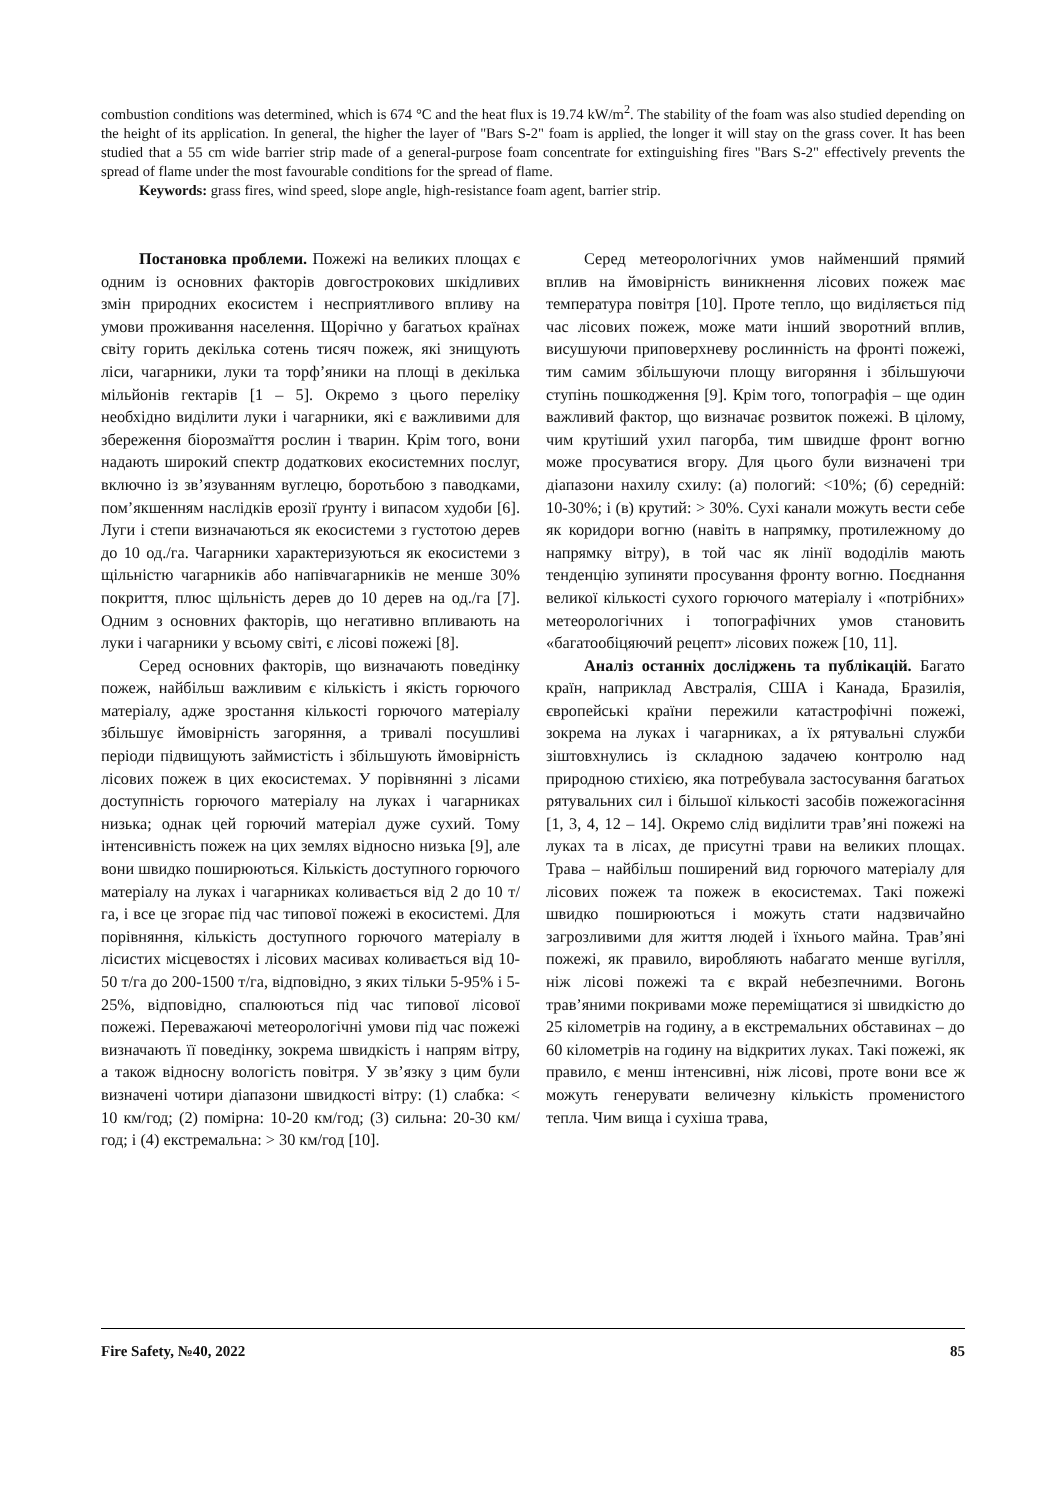combustion conditions was determined, which is 674 °C and the heat flux is 19.74 kW/m<sup>2</sup>. The stability of the foam was also studied depending on the height of its application. In general, the higher the layer of "Bars S-2" foam is applied, the longer it will stay on the grass cover. It has been studied that a 55 cm wide barrier strip made of a general-purpose foam concentrate for extinguishing fires "Bars S-2" effectively prevents the spread of flame under the most favourable conditions for the spread of flame.
Keywords: grass fires, wind speed, slope angle, high-resistance foam agent, barrier strip.
Постановка проблеми. Пожежі на великих площах є одним із основних факторів довгострокових шкідливих змін природних екосистем і несприятливого впливу на умови проживання населення. Щорічно у багатьох країнах світу горить декілька сотень тисяч пожеж, які знищують ліси, чагарники, луки та торф’яники на площі в декілька мільйонів гектарів [1 – 5]. Окремо з цього переліку необхідно виділити луки і чагарники, які є важливими для збереження біорозмаїття рослин і тварин. Крім того, вони надають широкий спектр додаткових екосистемних послуг, включно із зв’язуванням вуглецю, боротьбою з паводками, пом’якшенням наслідків ерозії ґрунту і випасом худоби [6]. Луги і степи визначаються як екосистеми з густотою дерев до 10 од./га. Чагарники характеризуються як екосистеми з щільністю чагарників або напівчагарників не менше 30% покриття, плюс щільність дерев до 10 дерев на од./га [7]. Одним з основних факторів, що негативно впливають на луки і чагарники у всьому світі, є лісові пожежі [8].
Серед основних факторів, що визначають поведінку пожеж, найбільш важливим є кількість і якість горючого матеріалу, адже зростання кількості горючого матеріалу збільшує ймовірність загоряння, а тривалі посушливі періоди підвищують займистість і збільшують ймовірність лісових пожеж в цих екосистемах. У порівнянні з лісами доступність горючого матеріалу на луках і чагарниках низька; однак цей горючий матеріал дуже сухий. Тому інтенсивність пожеж на цих землях відносно низька [9], але вони швидко поширюються. Кількість доступного горючого матеріалу на луках і чагарниках коливається від 2 до 10 т/га, і все це згорає під час типової пожежі в екосистемі. Для порівняння, кількість доступного горючого матеріалу в лісистих місцевостях і лісових масивах коливається від 10-50 т/га до 200-1500 т/га, відповідно, з яких тільки 5-95% і 5-25%, відповідно, спалюються під час типової лісової пожежі. Переважаючі метеорологічні умови під час пожежі визначають її поведінку, зокрема швидкість і напрям вітру, а також відносну вологість повітря. У зв’язку з цим були визначені чотири діапазони швидкості вітру: (1) слабка: < 10 км/год; (2) помірна: 10-20 км/год; (3) сильна: 20-30 км/год; і (4) екстремальна: > 30 км/год [10].
Серед метеорологічних умов найменший прямий вплив на ймовірність виникнення лісових пожеж має температура повітря [10]. Проте тепло, що виділяється під час лісових пожеж, може мати інший зворотний вплив, висушуючи приповерхневу рослинність на фронті пожежі, тим самим збільшуючи площу вигоряння і збільшуючи ступінь пошкодження [9]. Крім того, топографія – ще один важливий фактор, що визначає розвиток пожежі. В цілому, чим крутіший ухил пагорба, тим швидше фронт вогню може просуватися вгору. Для цього були визначені три діапазони нахилу схилу: (а) пологий: <10%; (б) середній: 10-30%; і (в) крутий: > 30%. Сухі канали можуть вести себе як коридори вогню (навіть в напрямку, протилежному до напрямку вітру), в той час як лінії вододілів мають тенденцію зупиняти просування фронту вогню. Поєднання великої кількості сухого горючого матеріалу і «потрібних» метеорологічних і топографічних умов становить «багатообіцяючий рецепт» лісових пожеж [10, 11].
Аналіз останніх досліджень та публікацій. Багато країн, наприклад Австралія, США і Канада, Бразилія, європейські країни пережили катастрофічні пожежі, зокрема на луках і чагарниках, а їх рятувальні служби зіштовхнулись із складною задачею контролю над природною стихією, яка потребувала застосування багатьох рятувальних сил і більшої кількості засобів пожежогасіння [1, 3, 4, 12 – 14]. Окремо слід виділити трав’яні пожежі на луках та в лісах, де присутні трави на великих площах. Трава – найбільш поширений вид горючого матеріалу для лісових пожеж та пожеж в екосистемах. Такі пожежі швидко поширюються і можуть стати надзвичайно загрозливими для життя людей і їхнього майна. Трав’яні пожежі, як правило, виробляють набагато менше вугілля, ніж лісові пожежі та є вкрай небезпечними. Вогонь трав’яними покривами може переміщатися зі швидкістю до 25 кілометрів на годину, а в екстремальних обставинах – до 60 кілометрів на годину на відкритих луках. Такі пожежі, як правило, є менш інтенсивні, ніж лісові, проте вони все ж можуть генерувати величезну кількість променистого тепла. Чим вища і сухіша трава,
Fire Safety, №40, 2022 85